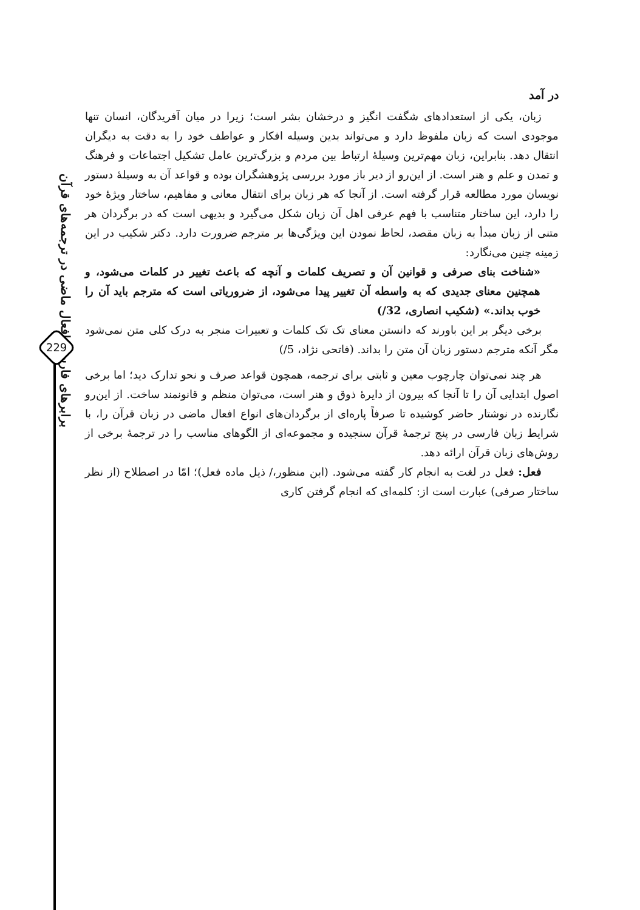برابرهای فارسی افعال ماضی در ترجمه‌های قرآن
229
در آمد
زبان، یکی از استعدادهای شگفت انگیز و درخشان بشر است؛ زیرا در میان آفریدگان، انسان تنها موجودی است که زبان ملفوظ دارد و می‌تواند بدین وسیله افکار و عواطف خود را به دقت به دیگران انتقال دهد. بنابراین، زبان مهم‌ترین وسیلهٔ ارتباط بین مردم و بزرگ‌ترین عامل تشکیل اجتماعات و فرهنگ و تمدن و علم و هنر است. از این‌رو از دیر باز مورد بررسی پژوهشگران بوده و قواعد آن به وسیلهٔ دستور نویسان مورد مطالعه قرار گرفته است. از آنجا که هر زبان برای انتقال معانی و مفاهیم، ساختار ویژهٔ خود را دارد، این ساختار متناسب با فهم عرفی اهل آن زبان شکل می‌گیرد و بدیهی است که در برگردان هر متنی از زبان مبدأ به زبان مقصد، لحاظ نمودن این ویژگی‌ها بر مترجم ضرورت دارد. دکتر شکیب در این زمینه چنین می‌نگارد:
«شناخت بنای صرفی و قوانین آن و تصریف کلمات و آنچه که باعث تغییر در کلمات می‌شود، و همچنین معنای جدیدی که به واسطه آن تغییر پیدا می‌شود، از ضروریاتی است که مترجم باید آن را خوب بداند.» (شکیب انصاری، 32/)
برخی دیگر بر این باورند که دانستن معنای تک تک کلمات و تعبیرات منجر به درک کلی متن نمی‌شود مگر آنکه مترجم دستور زبان آن متن را بداند. (فاتحی نژاد، 5/)
هر چند نمی‌توان چارچوب معین و ثابتی برای ترجمه، همچون قواعد صرف و نحو تدارک دید؛ اما برخی اصول ابتدایی آن را تا آنجا که بیرون از دایرهٔ ذوق و هنر است، می‌توان منظم و قانونمند ساخت. از این‌رو نگارنده در نوشتار حاضر کوشیده تا صرفاً پاره‌ای از برگردان‌های انواع افعال ماضی در زبان قرآن را، با شرایط زبان فارسی در پنج ترجمهٔ قرآن سنجیده و مجموعه‌ای از الگوهای مناسب را در ترجمهٔ برخی از روش‌های زبان قرآن ارائه دهد.
فعل: فعل در لغت به انجام کار گفته می‌شود. (ابن منظور،/ ذیل ماده فعل)؛ امّا در اصطلاح (از نظر ساختار صرفی) عبارت است از: کلمه‌ای که انجام گرفتن کاری